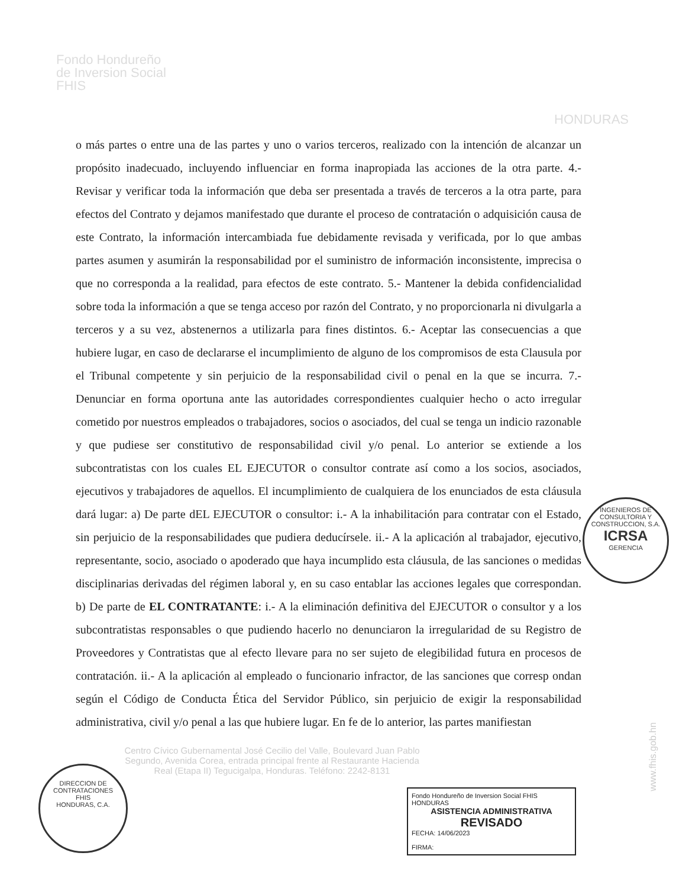Fondo Hondureño
de Inversion Social
FHIS
HONDURAS
o más partes o entre una de las partes y uno o varios terceros, realizado con la intención de alcanzar un propósito inadecuado, incluyendo influenciar en forma inapropiada las acciones de la otra parte. 4.- Revisar y verificar toda la información que deba ser presentada a través de terceros a la otra parte, para efectos del Contrato y dejamos manifestado que durante el proceso de contratación o adquisición causa de este Contrato, la información intercambiada fue debidamente revisada y verificada, por lo que ambas partes asumen y asumirán la responsabilidad por el suministro de información inconsistente, imprecisa o que no corresponda a la realidad, para efectos de este contrato. 5.- Mantener la debida confidencialidad sobre toda la información a que se tenga acceso por razón del Contrato, y no proporcionarla ni divulgarla a terceros y a su vez, abstenernos a utilizarla para fines distintos. 6.- Aceptar las consecuencias a que hubiere lugar, en caso de declararse el incumplimiento de alguno de los compromisos de esta Clausula por el Tribunal competente y sin perjuicio de la responsabilidad civil o penal en la que se incurra. 7.- Denunciar en forma oportuna ante las autoridades correspondientes cualquier hecho o acto irregular cometido por nuestros empleados o trabajadores, socios o asociados, del cual se tenga un indicio razonable y que pudiese ser constitutivo de responsabilidad civil y/o penal. Lo anterior se extiende a los subcontratistas con los cuales EL EJECUTOR o consultor contrate así como a los socios, asociados, ejecutivos y trabajadores de aquellos. El incumplimiento de cualquiera de los enunciados de esta cláusula dará lugar: a) De parte dEL EJECUTOR o consultor: i.- A la inhabilitación para contratar con el Estado, sin perjuicio de la responsabilidades que pudiera deducírsele. ii.- A la aplicación al trabajador, ejecutivo, representante, socio, asociado o apoderado que haya incumplido esta cláusula, de las sanciones o medidas disciplinarias derivadas del régimen laboral y, en su caso entablar las acciones legales que correspondan. b) De parte de EL CONTRATANTE: i.- A la eliminación definitiva del EJECUTOR o consultor y a los subcontratistas responsables o que pudiendo hacerlo no denunciaron la irregularidad de su Registro de Proveedores y Contratistas que al efecto llevare para no ser sujeto de elegibilidad futura en procesos de contratación. ii.- A la aplicación al empleado o funcionario infractor, de las sanciones que corresp ondan según el Código de Conducta Ética del Servidor Público, sin perjuicio de exigir la responsabilidad administrativa, civil y/o penal a las que hubiere lugar. En fe de lo anterior, las partes manifiestan
Centro Cívico Gubernamental José Cecilio del Valle, Boulevard Juan Pablo Segundo, Avenida Corea, entrada principal frente al Restaurante Hacienda Real (Etapa II) Tegucigalpa, Honduras. Teléfono: 2242-8131
Fondo Hondureño de Inversion Social FHIS HONDURAS
ASISTENCIA ADMINISTRATIVA
REVISADO
FECHA: 14/06/2023
FIRMA:
www.fhis.gob.hn
INGENIEROS DE CONSULTORIA Y CONSTRUCCION, S.A.
ICRSA
GERENCIA
DIRECCION DE CONTRATACIONES
FHIS
HONDURAS, C.A.